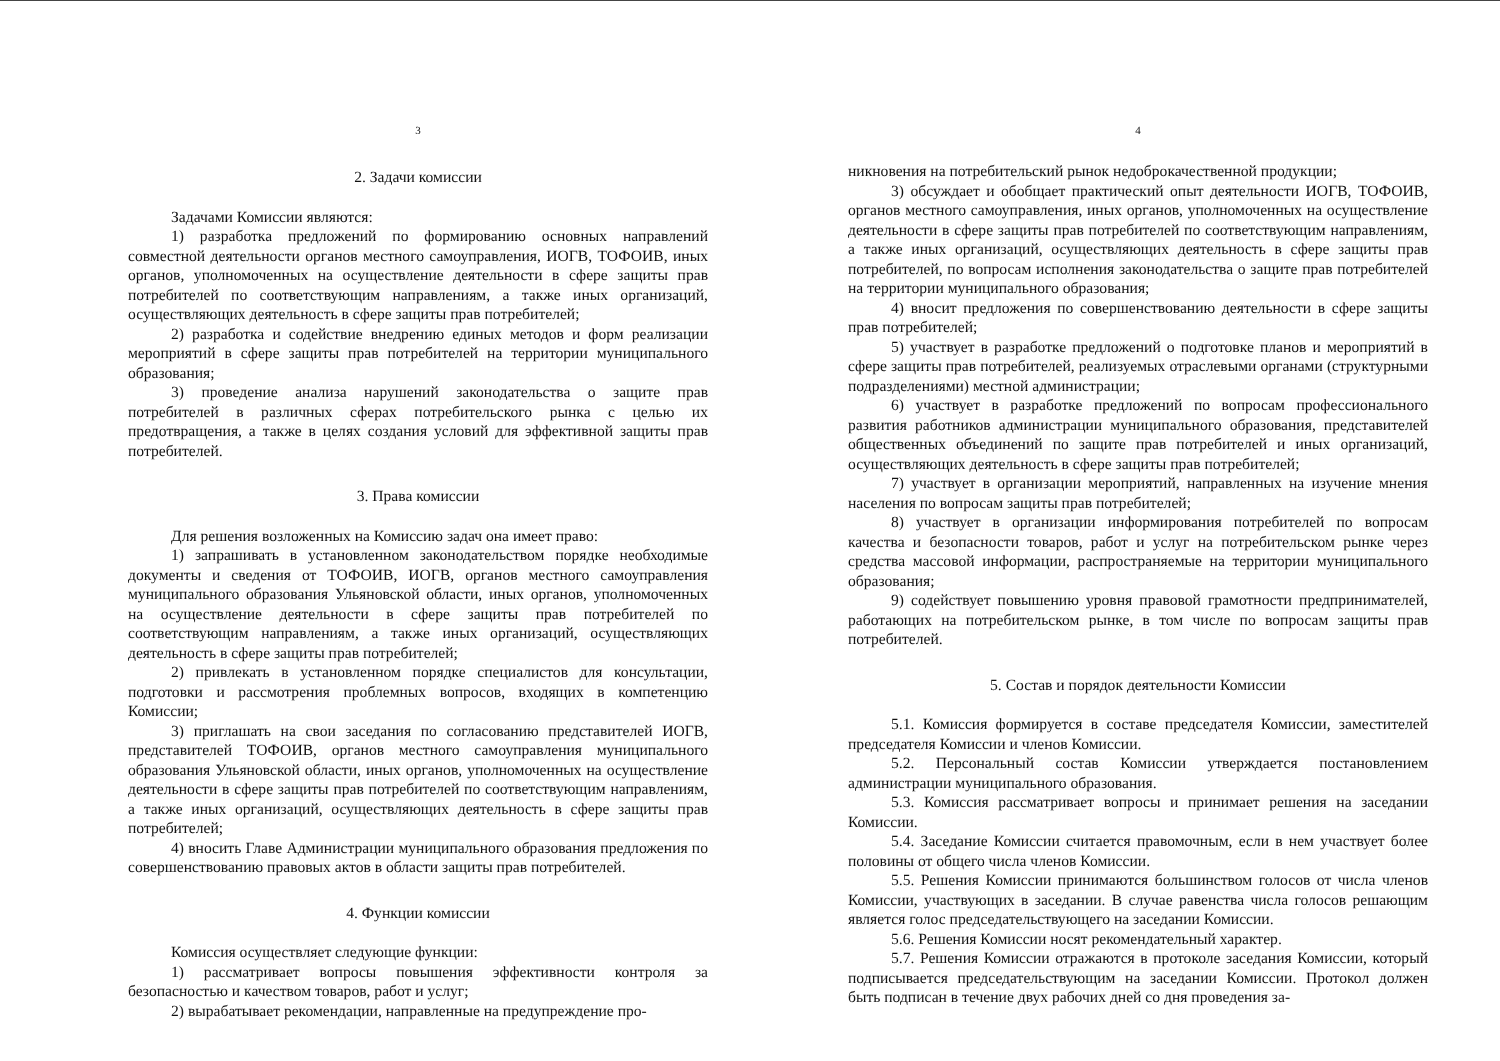3
2. Задачи комиссии
Задачами Комиссии являются:
1) разработка предложений по формированию основных направлений совместной деятельности органов местного самоуправления, ИОГВ, ТОФОИВ, иных органов, уполномоченных на осуществление деятельности в сфере защиты прав потребителей по соответствующим направлениям, а также иных организаций, осуществляющих деятельность в сфере защиты прав потребителей;
2) разработка и содействие внедрению единых методов и форм реализации мероприятий в сфере защиты прав потребителей на территории муниципального образования;
3) проведение анализа нарушений законодательства о защите прав потребителей в различных сферах потребительского рынка с целью их предотвращения, а также в целях создания условий для эффективной защиты прав потребителей.
3. Права комиссии
Для решения возложенных на Комиссию задач она имеет право:
1) запрашивать в установленном законодательством порядке необходимые документы и сведения от ТОФОИВ, ИОГВ, органов местного самоуправления муниципального образования Ульяновской области, иных органов, уполномоченных на осуществление деятельности в сфере защиты прав потребителей по соответствующим направлениям, а также иных организаций, осуществляющих деятельность в сфере защиты прав потребителей;
2) привлекать в установленном порядке специалистов для консультации, подготовки и рассмотрения проблемных вопросов, входящих в компетенцию Комиссии;
3) приглашать на свои заседания по согласованию представителей ИОГВ, представителей ТОФОИВ, органов местного самоуправления муниципального образования Ульяновской области, иных органов, уполномоченных на осуществление деятельности в сфере защиты прав потребителей по соответствующим направлениям, а также иных организаций, осуществляющих деятельность в сфере защиты прав потребителей;
4) вносить Главе Администрации муниципального образования предложения по совершенствованию правовых актов в области защиты прав потребителей.
4. Функции комиссии
Комиссия осуществляет следующие функции:
1) рассматривает вопросы повышения эффективности контроля за безопасностью и качеством товаров, работ и услуг;
2) вырабатывает рекомендации, направленные на предупреждение про-
4
никновения на потребительский рынок недоброкачественной продукции;
3) обсуждает и обобщает практический опыт деятельности ИОГВ, ТОФОИВ, органов местного самоуправления, иных органов, уполномоченных на осуществление деятельности в сфере защиты прав потребителей по соответствующим направлениям, а также иных организаций, осуществляющих деятельность в сфере защиты прав потребителей, по вопросам исполнения законодательства о защите прав потребителей на территории муниципального образования;
4) вносит предложения по совершенствованию деятельности в сфере защиты прав потребителей;
5) участвует в разработке предложений о подготовке планов и мероприятий в сфере защиты прав потребителей, реализуемых отраслевыми органами (структурными подразделениями) местной администрации;
6) участвует в разработке предложений по вопросам профессионального развития работников администрации муниципального образования, представителей общественных объединений по защите прав потребителей и иных организаций, осуществляющих деятельность в сфере защиты прав потребителей;
7) участвует в организации мероприятий, направленных на изучение мнения населения по вопросам защиты прав потребителей;
8) участвует в организации информирования потребителей по вопросам качества и безопасности товаров, работ и услуг на потребительском рынке через средства массовой информации, распространяемые на территории муниципального образования;
9) содействует повышению уровня правовой грамотности предпринимателей, работающих на потребительском рынке, в том числе по вопросам защиты прав потребителей.
5. Состав и порядок деятельности Комиссии
5.1. Комиссия формируется в составе председателя Комиссии, заместителей председателя Комиссии и членов Комиссии.
5.2. Персональный состав Комиссии утверждается постановлением администрации муниципального образования.
5.3. Комиссия рассматривает вопросы и принимает решения на заседании Комиссии.
5.4. Заседание Комиссии считается правомочным, если в нем участвует более половины от общего числа членов Комиссии.
5.5. Решения Комиссии принимаются большинством голосов от числа членов Комиссии, участвующих в заседании. В случае равенства числа голосов решающим является голос председательствующего на заседании Комиссии.
5.6. Решения Комиссии носят рекомендательный характер.
5.7. Решения Комиссии отражаются в протоколе заседания Комиссии, который подписывается председательствующим на заседании Комиссии. Протокол должен быть подписан в течение двух рабочих дней со дня проведения за-